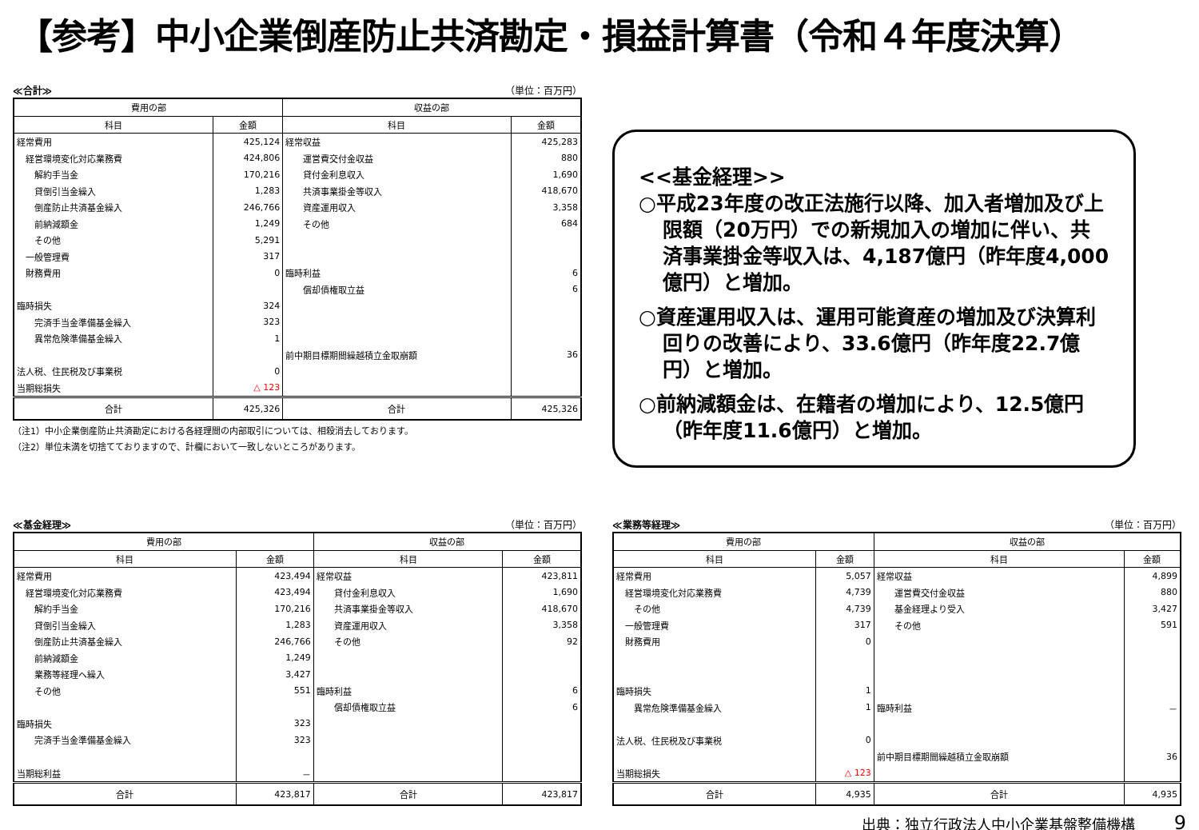【参考】中小企業倒産防止共済勘定・損益計算書（令和４年度決算）
≪合計≫ （単位：百万円）
| 費用の部 | | 収益の部 | |
| --- | --- | --- | --- |
| 科目 | 金額 | 科目 | 金額 |
| 経常費用 | 425,124 | 経常収益 | 425,283 |
| 経営環境変化対応業務費 | 424,806 | 運営費交付金収益 | 880 |
| 解約手当金 | 170,216 | 貸付金利息収入 | 1,690 |
| 貸倒引当金繰入 | 1,283 | 共済事業掛金等収入 | 418,670 |
| 倒産防止共済基金繰入 | 246,766 | 資産運用収入 | 3,358 |
| 前納減額金 | 1,249 | その他 | 684 |
| その他 | 5,291 | | |
| 一般管理費 | 317 | | |
| 財務費用 | 0 | 臨時利益 | 6 |
| | | 償却債権取立益 | 6 |
| 臨時損失 | 324 | | |
| 完済手当金準備基金繰入 | 323 | | |
| 異常危険準備基金繰入 | 1 | | |
| | | 前中期目標期間繰越積立金取崩額 | 36 |
| 法人税、住民税及び事業税 | 0 | | |
| 当期総損失 | △ 123 | | |
| 合計 | 425,326 | 合計 | 425,326 |
（注1）中小企業倒産防止共済勘定における各経理間の内部取引については、相殺消去しております。
（注2）単位未満を切捨てておりますので、計欄において一致しないところがあります。
<<基金経理>>
○平成23年度の改正法施行以降、加入者増加及び上限額（20万円）での新規加入の増加に伴い、共済事業掛金等収入は、4,187億円（昨年度4,000億円）と増加。
○資産運用収入は、運用可能資産の増加及び決算利回りの改善により、33.6億円（昨年度22.7億円）と増加。
○前納減額金は、在籍者の増加により、12.5億円（昨年度11.6億円）と増加。
≪基金経理≫ （単位：百万円）
| 費用の部 | | 収益の部 | |
| --- | --- | --- | --- |
| 科目 | 金額 | 科目 | 金額 |
| 経常費用 | 423,494 | 経常収益 | 423,811 |
| 経営環境変化対応業務費 | 423,494 | 貸付金利息収入 | 1,690 |
| 解約手当金 | 170,216 | 共済事業掛金等収入 | 418,670 |
| 貸倒引当金繰入 | 1,283 | 資産運用収入 | 3,358 |
| 倒産防止共済基金繰入 | 246,766 | その他 | 92 |
| 前納減額金 | 1,249 | | |
| 業務等経理へ繰入 | 3,427 | | |
| その他 | 551 | 臨時利益 | 6 |
| | | 償却債権取立益 | 6 |
| 臨時損失 | 323 | | |
| 完済手当金準備基金繰入 | 323 | | |
| 当期総利益 | － | | |
| 合計 | 423,817 | 合計 | 423,817 |
≪業務等経理≫ （単位：百万円）
| 費用の部 | | 収益の部 | |
| --- | --- | --- | --- |
| 科目 | 金額 | 科目 | 金額 |
| 経常費用 | 5,057 | 経常収益 | 4,899 |
| 経営環境変化対応業務費 | 4,739 | 運営費交付金収益 | 880 |
| その他 | 4,739 | 基金経理より受入 | 3,427 |
| 一般管理費 | 317 | その他 | 591 |
| 財務費用 | 0 | | |
| 臨時損失 | 1 | | |
| 異常危険準備基金繰入 | 1 | 臨時利益 | － |
| 法人税、住民税及び事業税 | 0 | | |
| | | 前中期目標期間繰越積立金取崩額 | 36 |
| 当期総損失 | △ 123 | | |
| 合計 | 4,935 | 合計 | 4,935 |
出典：独立行政法人中小企業基盤整備機構
9